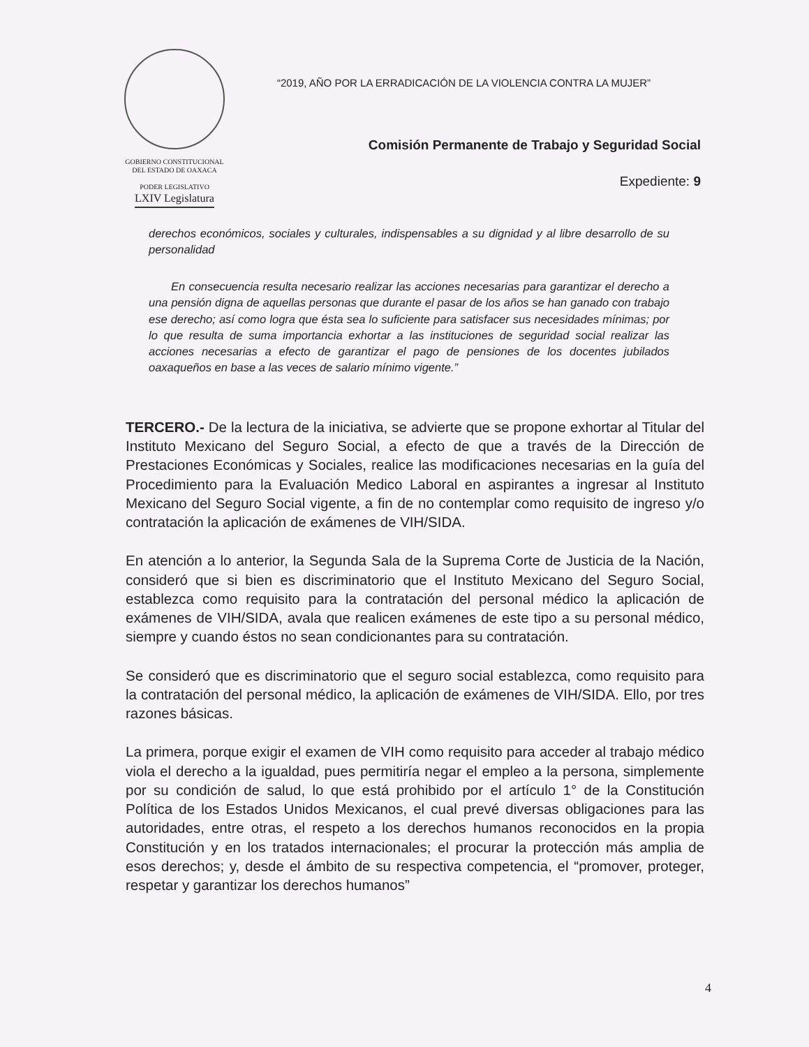GOBIERNO CONSTITUCIONAL
DEL ESTADO DE OAXACA
PODER LEGISLATIVO
LXIV Legislatura
“2019, AÑO POR LA ERRADICACIÓN DE LA VIOLENCIA CONTRA LA MUJER”
Comisión Permanente de Trabajo y Seguridad Social
Expediente: 9
derechos económicos, sociales y culturales, indispensables a su dignidad y al libre desarrollo de su personalidad
En consecuencia resulta necesario realizar las acciones necesarias para garantizar el derecho a una pensión digna de aquellas personas que durante el pasar de los años se han ganado con trabajo ese derecho; así como logra que ésta sea lo suficiente para satisfacer sus necesidades mínimas; por lo que resulta de suma importancia exhortar a las instituciones de seguridad social realizar las acciones necesarias a efecto de garantizar el pago de pensiones de los docentes jubilados oaxaqueños en base a las veces de salario mínimo vigente.”
TERCERO.- De la lectura de la iniciativa, se advierte que se propone exhortar al Titular del Instituto Mexicano del Seguro Social, a efecto de que a través de la Dirección de Prestaciones Económicas y Sociales, realice las modificaciones necesarias en la guía del Procedimiento para la Evaluación Medico Laboral en aspirantes a ingresar al Instituto Mexicano del Seguro Social vigente, a fin de no contemplar como requisito de ingreso y/o contratación la aplicación de exámenes de VIH/SIDA.
En atención a lo anterior, la Segunda Sala de la Suprema Corte de Justicia de la Nación, consideró que si bien es discriminatorio que el Instituto Mexicano del Seguro Social, establezca como requisito para la contratación del personal médico la aplicación de exámenes de VIH/SIDA, avala que realicen exámenes de este tipo a su personal médico, siempre y cuando éstos no sean condicionantes para su contratación.
Se consideró que es discriminatorio que el seguro social establezca, como requisito para la contratación del personal médico, la aplicación de exámenes de VIH/SIDA. Ello, por tres razones básicas.
La primera, porque exigir el examen de VIH como requisito para acceder al trabajo médico viola el derecho a la igualdad, pues permitiría negar el empleo a la persona, simplemente por su condición de salud, lo que está prohibido por el artículo 1° de la Constitución Política de los Estados Unidos Mexicanos, el cual prevé diversas obligaciones para las autoridades, entre otras, el respeto a los derechos humanos reconocidos en la propia Constitución y en los tratados internacionales; el procurar la protección más amplia de esos derechos; y, desde el ámbito de su respectiva competencia, el “promover, proteger, respetar y garantizar los derechos humanos”
4